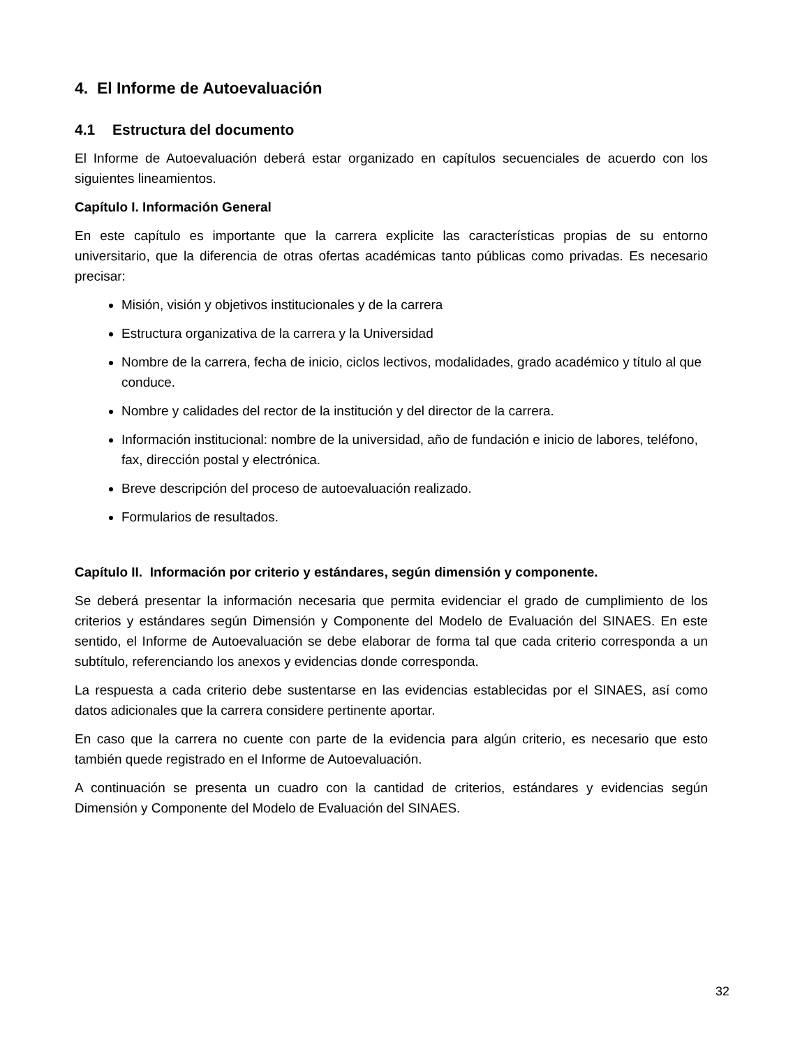4. El Informe de Autoevaluación
4.1 Estructura del documento
El Informe de Autoevaluación deberá estar organizado en capítulos secuenciales de acuerdo con los siguientes lineamientos.
Capítulo I. Información General
En este capítulo es importante que la carrera explicite las características propias de su entorno universitario, que la diferencia de otras ofertas académicas tanto públicas como privadas. Es necesario precisar:
Misión, visión y objetivos institucionales y de la carrera
Estructura organizativa de la carrera y la Universidad
Nombre de la carrera, fecha de inicio, ciclos lectivos, modalidades, grado académico y título al que conduce.
Nombre y calidades del rector de la institución y del director de la carrera.
Información institucional: nombre de la universidad, año de fundación e inicio de labores, teléfono, fax, dirección postal y electrónica.
Breve descripción del proceso de autoevaluación realizado.
Formularios de resultados.
Capítulo II. Información por criterio y estándares, según dimensión y componente.
Se deberá presentar la información necesaria que permita evidenciar el grado de cumplimiento de los criterios y estándares según Dimensión y Componente del Modelo de Evaluación del SINAES. En este sentido, el Informe de Autoevaluación se debe elaborar de forma tal que cada criterio corresponda a un subtítulo, referenciando los anexos y evidencias donde corresponda.
La respuesta a cada criterio debe sustentarse en las evidencias establecidas por el SINAES, así como datos adicionales que la carrera considere pertinente aportar.
En caso que la carrera no cuente con parte de la evidencia para algún criterio, es necesario que esto también quede registrado en el Informe de Autoevaluación.
A continuación se presenta un cuadro con la cantidad de criterios, estándares y evidencias según Dimensión y Componente del Modelo de Evaluación del SINAES.
32